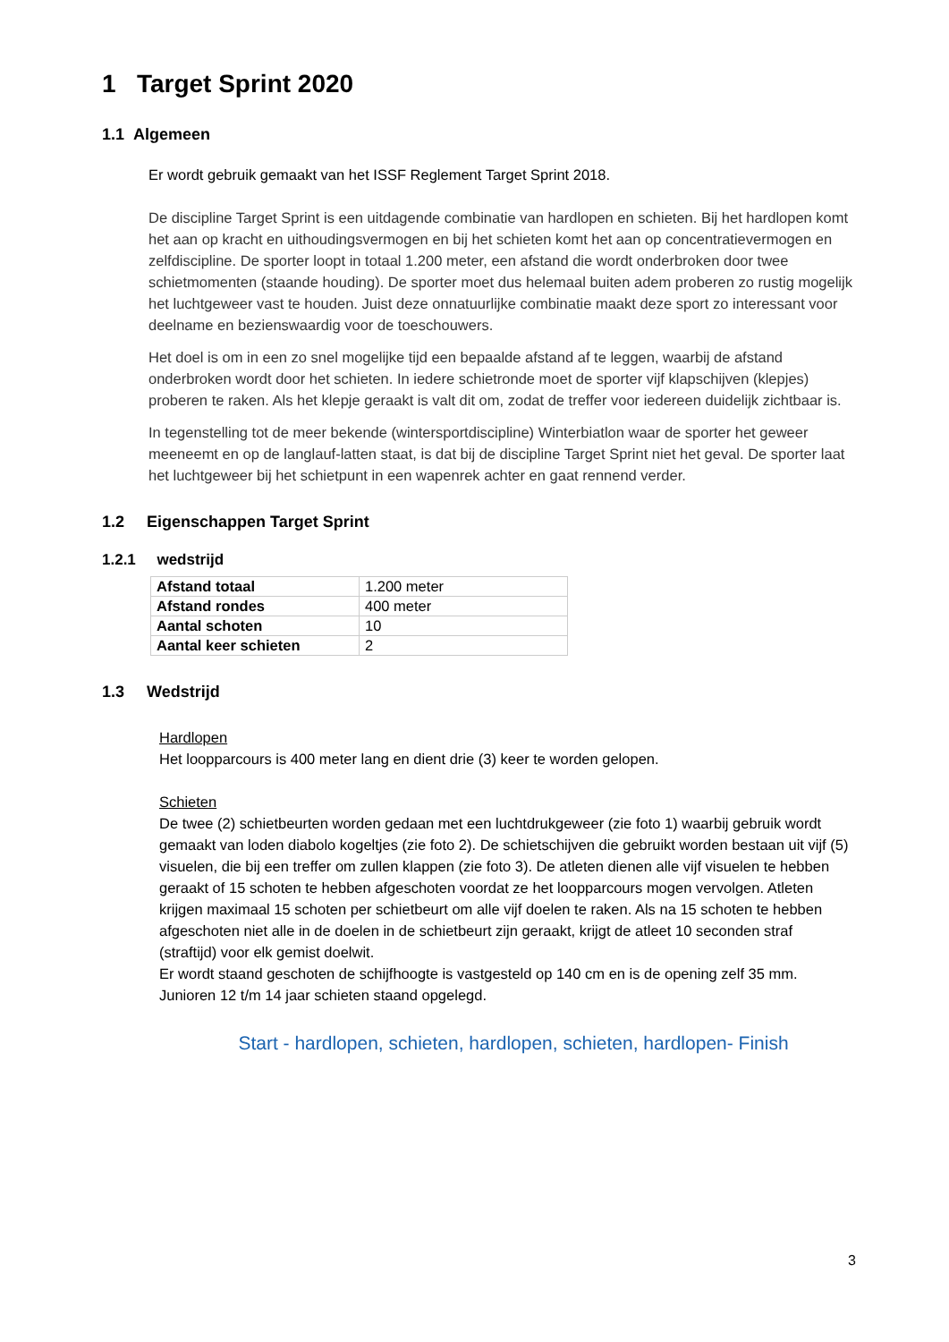1 Target Sprint 2020
1.1 Algemeen
Er wordt gebruik gemaakt van het ISSF Reglement Target Sprint 2018.
De discipline Target Sprint is een uitdagende combinatie van hardlopen en schieten. Bij het hardlopen komt het aan op kracht en uithoudingsvermogen en bij het schieten komt het aan op concentratievermogen en zelfdiscipline. De sporter loopt in totaal 1.200 meter, een afstand die wordt onderbroken door twee schietmomenten (staande houding). De sporter moet dus helemaal buiten adem proberen zo rustig mogelijk het luchtgeweer vast te houden. Juist deze onnatuurlijke combinatie maakt deze sport zo interessant voor deelname en bezienswaardig voor de toeschouwers.
Het doel is om in een zo snel mogelijke tijd een bepaalde afstand af te leggen, waarbij de afstand onderbroken wordt door het schieten. In iedere schietronde moet de sporter vijf klapschijven (klepjes) proberen te raken. Als het klepje geraakt is valt dit om, zodat de treffer voor iedereen duidelijk zichtbaar is.
In tegenstelling tot de meer bekende (wintersportdiscipline) Winterbiatlon waar de sporter het geweer meeneemt en op de langlauf-latten staat, is dat bij de discipline Target Sprint niet het geval. De sporter laat het luchtgeweer bij het schietpunt in een wapenrek achter en gaat rennend verder.
1.2 Eigenschappen Target Sprint
1.2.1 wedstrijd
| Afstand totaal | 1.200 meter |
| Afstand rondes | 400 meter |
| Aantal schoten | 10 |
| Aantal keer schieten | 2 |
1.3 Wedstrijd
Hardlopen
Het loopparcours is 400 meter lang en dient drie (3) keer te worden gelopen.
Schieten
De twee (2) schietbeurten worden gedaan met een luchtdrukgeweer (zie foto 1) waarbij gebruik wordt gemaakt van loden diabolo kogeltjes (zie foto 2). De schietschijven die gebruikt worden bestaan uit vijf (5) visuelen, die bij een treffer om zullen klappen (zie foto 3). De atleten dienen alle vijf visuelen te hebben geraakt of 15 schoten te hebben afgeschoten voordat ze het loopparcours mogen vervolgen. Atleten krijgen maximaal 15 schoten per schietbeurt om alle vijf doelen te raken. Als na 15 schoten te hebben afgeschoten niet alle in de doelen in de schietbeurt zijn geraakt, krijgt de atleet 10 seconden straf (straftijd) voor elk gemist doelwit.
Er wordt staand geschoten de schijfhoogte is vastgesteld op 140 cm en is de opening zelf 35 mm.
Junioren 12 t/m 14 jaar schieten staand opgelegd.
Start - hardlopen, schieten, hardlopen, schieten, hardlopen- Finish
3